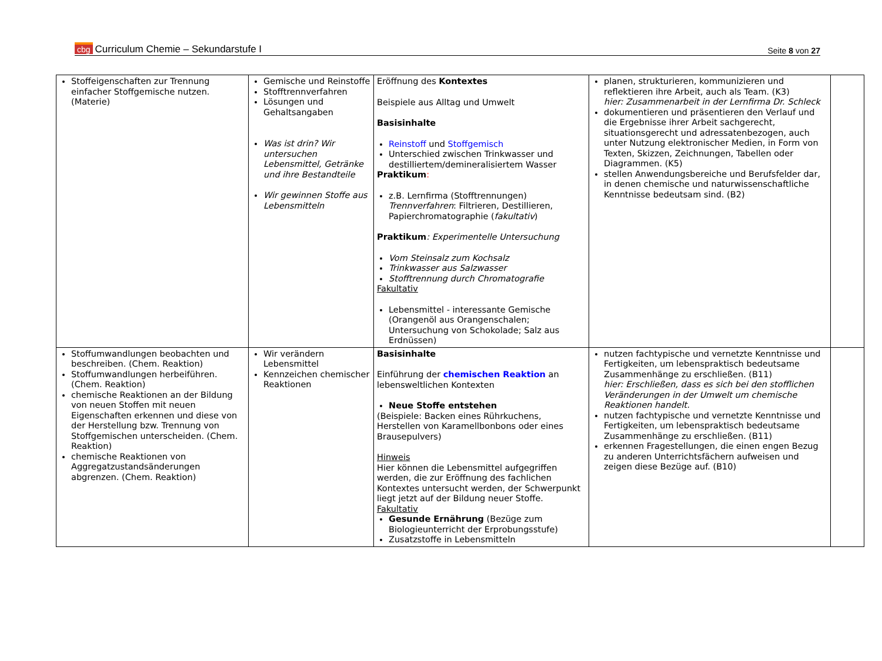cbg Curriculum Chemie – Sekundarstufe I
Seite 8 von 27
| Stoffeigenschaften zur Trennung einfacher Stoffgemische nutzen. (Materie) | Gemische und Reinstoffe Stofftrennverfahren Lösungen und Gehaltsangaben Was ist drin? Wir untersuchen Lebensmittel, Getränke und ihre Bestandteile Wir gewinnen Stoffe aus Lebensmitteln | Eröffnung des Kontextes Beispiele aus Alltag und Umwelt Basisinhalte Reinstoff und Stoffgemisch Unterschied zwischen Trinkwasser und destilliertem/demineralisiertem Wasser Praktikum : z.B. Lernfirma (Stofftrennungen) Trennverfahren : Filtrieren, Destillieren, Papierchromatographie ( fakultativ ) Praktikum : Experimentelle Untersuchung Vom Steinsalz zum Kochsalz Trinkwasser aus Salzwasser Stofftrennung durch Chromatografie Fakultativ Lebensmittel - interessante Gemische (Orangenöl aus Orangenschalen; Untersuchung von Schokolade; Salz aus Erdnüssen) | planen, strukturieren, kommunizieren und reflektieren ihre Arbeit, auch als Team. (K3) hier: Zusammenarbeit in der Lernfirma Dr. Schleck dokumentieren und präsentieren den Verlauf und die Ergebnisse ihrer Arbeit sachgerecht, situationsgerecht und adressatenbezogen, auch unter Nutzung elektronischer Medien, in Form von Texten, Skizzen, Zeichnungen, Tabellen oder Diagrammen. (K5) stellen Anwendungsbereiche und Berufsfelder dar, in denen chemische und naturwissenschaftliche Kenntnisse bedeutsam sind. (B2) | |
| Stoffumwandlungen beobachten und beschreiben. (Chem. Reaktion) Stoffumwandlungen herbeiführen. (Chem. Reaktion) chemische Reaktionen an der Bildung von neuen Stoffen mit neuen Eigenschaften erkennen und diese von der Herstellung bzw. Trennung von Stoffgemischen unterscheiden. (Chem. Reaktion) chemische Reaktionen von Aggregatzustandsänderungen abgrenzen. (Chem. Reaktion) | Wir verändern Lebensmittel Kennzeichen chemischer Reaktionen | Basisinhalte Einführung der chemischen Reaktion an lebensweltlichen Kontexten Neue Stoffe entstehen (Beispiele: Backen eines Rührkuchens, Herstellen von Karamellbonbons oder eines Brausepulvers) Hinweis Hier können die Lebensmittel aufgegriffen werden, die zur Eröffnung des fachlichen Kontextes untersucht werden, der Schwerpunkt liegt jetzt auf der Bildung neuer Stoffe. Fakultativ Gesunde Ernährung (Bezüge zum Biologieunterricht der Erprobungsstufe) Zusatzstoffe in Lebensmitteln | nutzen fachtypische und vernetzte Kenntnisse und Fertigkeiten, um lebenspraktisch bedeutsame Zusammenhänge zu erschließen. (B11) hier: Erschließen, dass es sich bei den stofflichen Veränderungen in der Umwelt um chemische Reaktionen handelt. nutzen fachtypische und vernetzte Kenntnisse und Fertigkeiten, um lebenspraktisch bedeutsame Zusammenhänge zu erschließen. (B11) erkennen Fragestellungen, die einen engen Bezug zu anderen Unterrichtsfächern aufweisen und zeigen diese Bezüge auf. (B10) | |